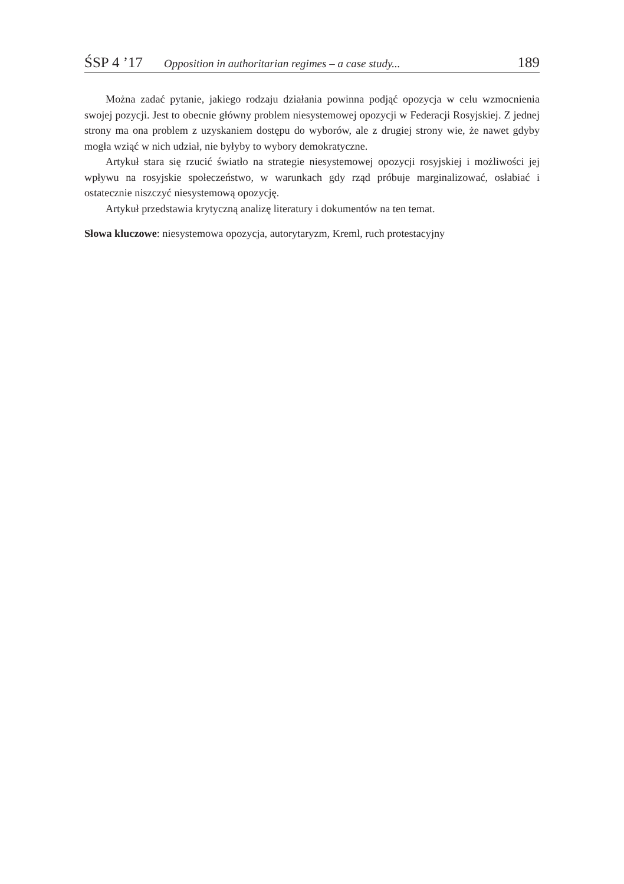ŚSP 4 ’17 Opposition in authoritarian regimes – a case study... 189
Można zadać pytanie, jakiego rodzaju działania powinna podjąć opozycja w celu wzmocnienia swojej pozycji. Jest to obecnie główny problem niesystemowej opozycji w Federacji Rosyjskiej. Z jednej strony ma ona problem z uzyskaniem dostępu do wyborów, ale z drugiej strony wie, że nawet gdyby mogła wziąć w nich udział, nie byłyby to wybory demokratyczne.
Artykuł stara się rzucić światło na strategie niesystemowej opozycji rosyjskiej i możliwości jej wpływu na rosyjskie społeczeństwo, w warunkach gdy rząd próbuje marginalizować, osłabiać i ostatecznie niszczyć niesystemową opozycję.
Artykuł przedstawia krytyczną analizę literatury i dokumentów na ten temat.
Słowa kluczowe: niesystemowa opozycja, autorytaryzm, Kreml, ruch protestacyjny